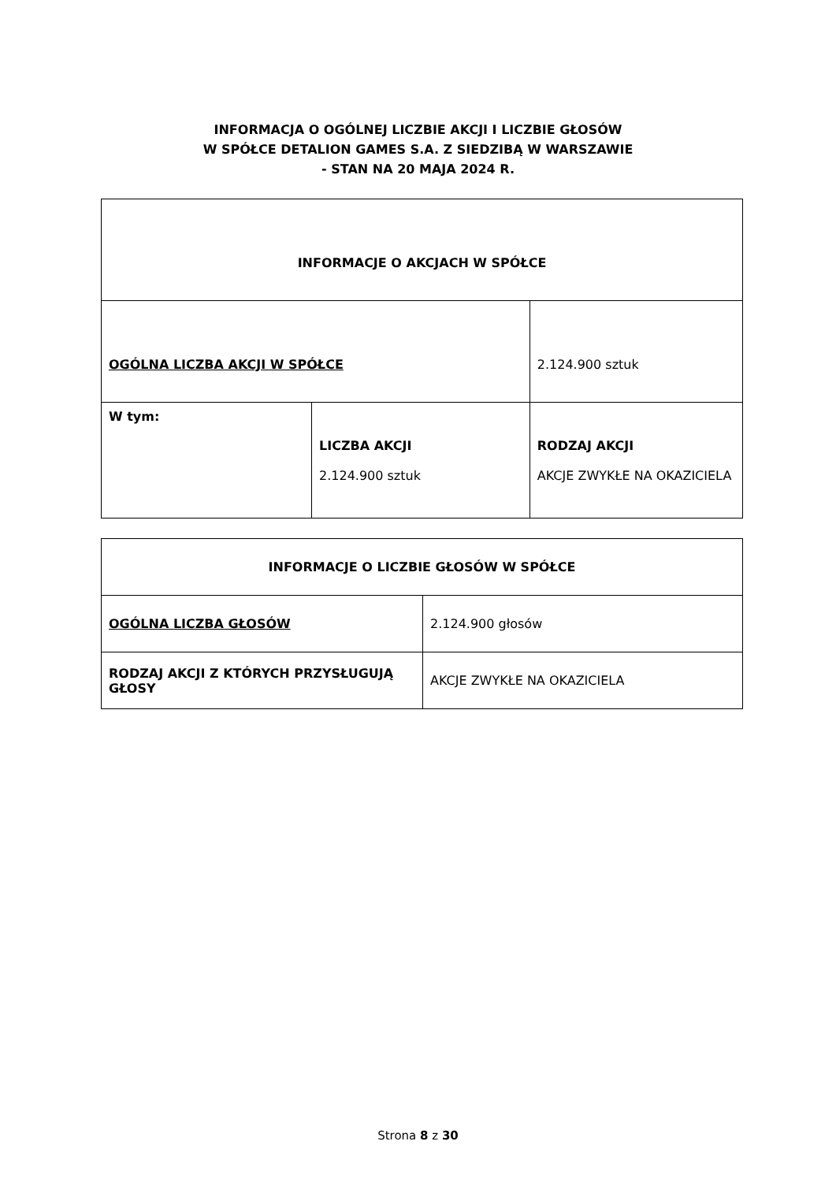INFORMACJA O OGÓLNEJ LICZBIE AKCJI I LICZBIE GŁOSÓW
W SPÓŁCE DETALION GAMES S.A. Z SIEDZIBĄ W WARSZAWIE
- STAN NA 20 MAJA 2024 R.
| INFORMACJE O AKCJACH W SPÓŁCE | | |
| OGÓLNA LICZBA AKCJI W SPÓŁCE | | 2.124.900 sztuk |
| W tym: | LICZBA AKCJI 2.124.900 sztuk | RODZAJ AKCJI AKCJE ZWYKŁE NA OKAZICIELA |
| INFORMACJE O LICZBIE GŁOSÓW W SPÓŁCE | |
| OGÓLNA LICZBA GŁOSÓW | 2.124.900 głosów |
| RODZAJ AKCJI Z KTÓRYCH PRZYSŁUGUJĄ GŁOSY | AKCJE ZWYKŁE NA OKAZICIELA |
Strona 8 z 30